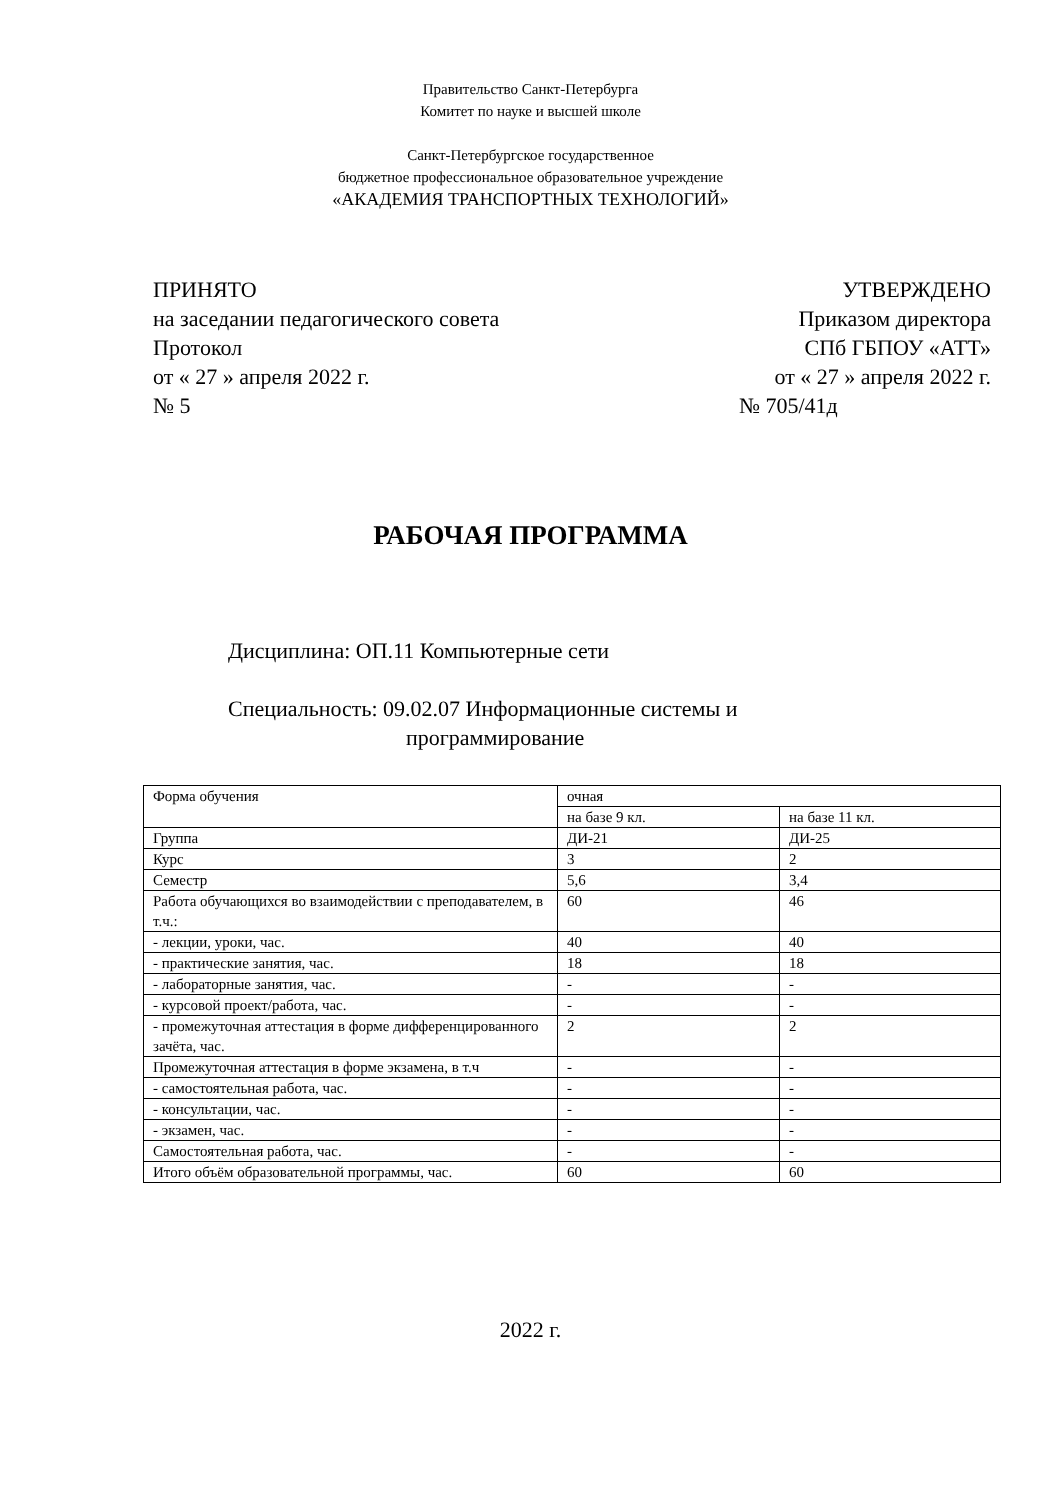Правительство Санкт-Петербурга
Комитет по науке и высшей школе
Санкт-Петербургское государственное
бюджетное профессиональное образовательное учреждение
«АКАДЕМИЯ ТРАНСПОРТНЫХ ТЕХНОЛОГИЙ»
ПРИНЯТО
на заседании педагогического совета
Протокол
от « 27 » апреля 2022 г.
№ 5
УТВЕРЖДЕНО
Приказом директора
СПб ГБПОУ «АТТ»
от « 27 » апреля 2022 г.
№ 705/41д
РАБОЧАЯ ПРОГРАММА
Дисциплина: ОП.11 Компьютерные сети
Специальность: 09.02.07 Информационные системы и
программирование
| Форма обучения | очная | |
| | на базе 9 кл. | на базе 11 кл. |
| Группа | ДИ-21 | ДИ-25 |
| Курс | 3 | 2 |
| Семестр | 5,6 | 3,4 |
| Работа обучающихся во взаимодействии с преподавателем, в т.ч.: | 60 | 46 |
| - лекции, уроки, час. | 40 | 40 |
| - практические занятия, час. | 18 | 18 |
| - лабораторные занятия, час. | - | - |
| - курсовой проект/работа, час. | - | - |
| - промежуточная аттестация в форме дифференцированного зачёта, час. | 2 | 2 |
| Промежуточная аттестация в форме экзамена, в т.ч | - | - |
| - самостоятельная работа, час. | - | - |
| - консультации, час. | - | - |
| - экзамен, час. | - | - |
| Самостоятельная работа, час. | - | - |
| Итого объём образовательной программы, час. | 60 | 60 |
2022 г.